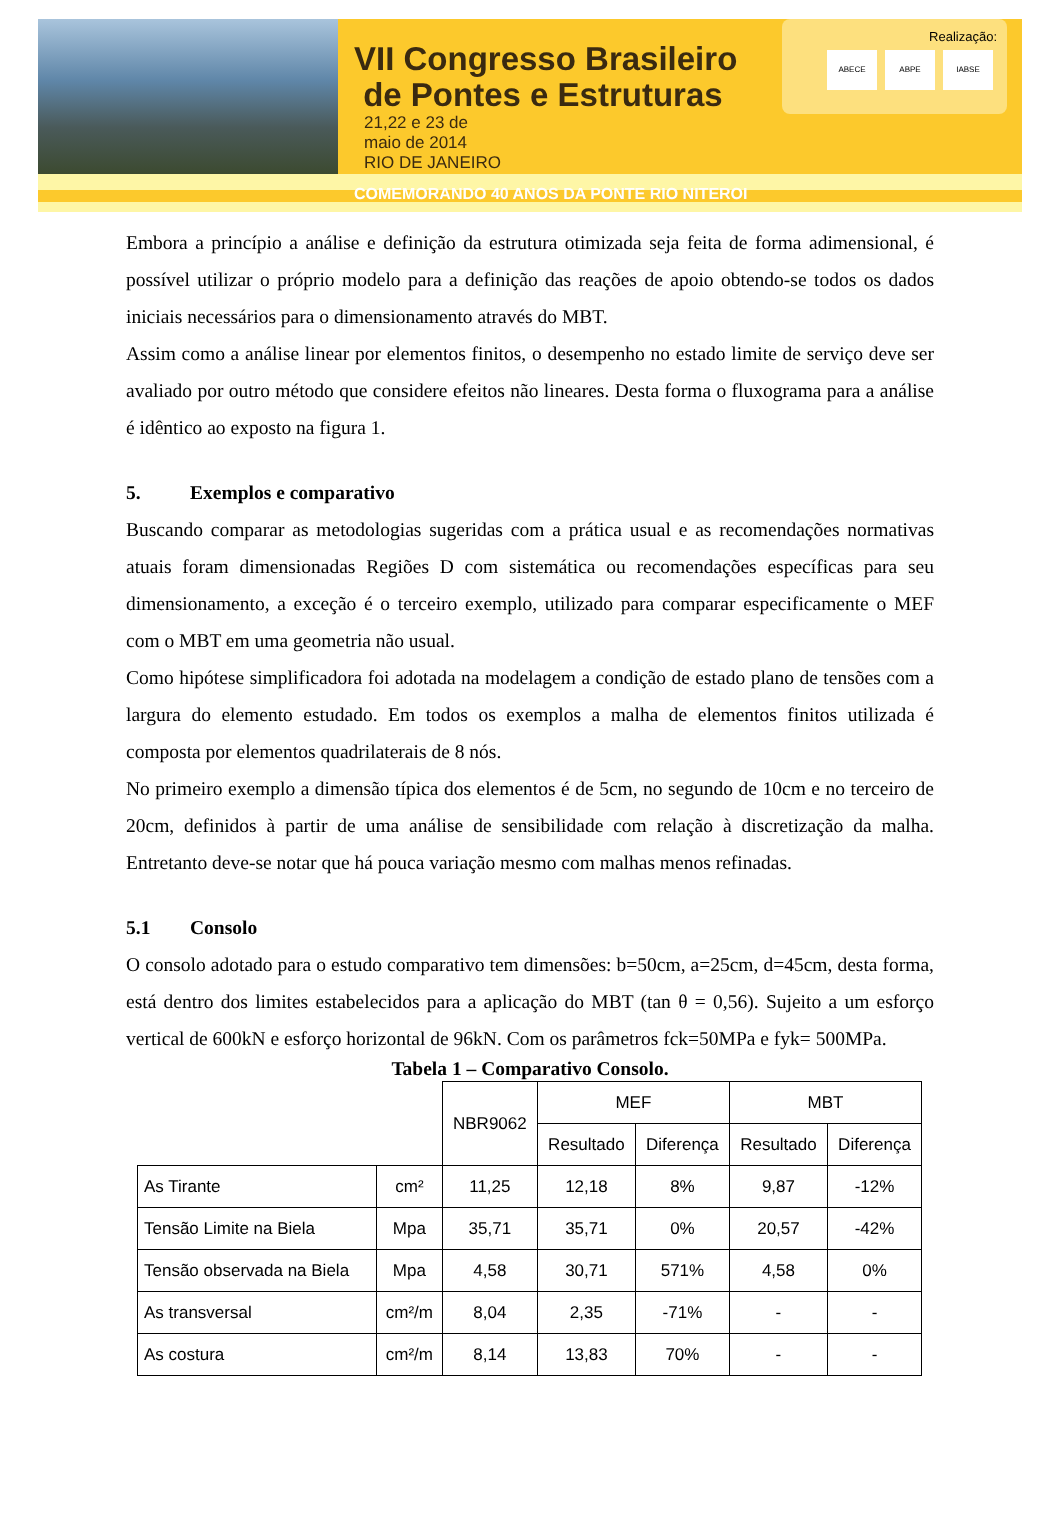VII Congresso Brasileiro
de Pontes e Estruturas 21,22 e 23 de
maio de 2014
RIO DE JANEIRO
COMEMORANDO 40 ANOS DA PONTE RIO NITEROI
Realização:
ABECE ABPE IABSE
Embora a princípio a análise e definição da estrutura otimizada seja feita de forma adimensional, é possível utilizar o próprio modelo para a definição das reações de apoio obtendo-se todos os dados iniciais necessários para o dimensionamento através do MBT.
Assim como a análise linear por elementos finitos, o desempenho no estado limite de serviço deve ser avaliado por outro método que considere efeitos não lineares. Desta forma o fluxograma para a análise é idêntico ao exposto na figura 1.
5. Exemplos e comparativo
Buscando comparar as metodologias sugeridas com a prática usual e as recomendações normativas atuais foram dimensionadas Regiões D com sistemática ou recomendações específicas para seu dimensionamento, a exceção é o terceiro exemplo, utilizado para comparar especificamente o MEF com o MBT em uma geometria não usual.
Como hipótese simplificadora foi adotada na modelagem a condição de estado plano de tensões com a largura do elemento estudado. Em todos os exemplos a malha de elementos finitos utilizada é composta por elementos quadrilaterais de 8 nós.
No primeiro exemplo a dimensão típica dos elementos é de 5cm, no segundo de 10cm e no terceiro de 20cm, definidos à partir de uma análise de sensibilidade com relação à discretização da malha. Entretanto deve-se notar que há pouca variação mesmo com malhas menos refinadas.
5.1 Consolo
O consolo adotado para o estudo comparativo tem dimensões: b=50cm, a=25cm, d=45cm, desta forma, está dentro dos limites estabelecidos para a aplicação do MBT (tan θ = 0,56). Sujeito a um esforço vertical de 600kN e esforço horizontal de 96kN. Com os parâmetros fck=50MPa e fyk= 500MPa.
Tabela 1 – Comparativo Consolo.
| | | NBR9062 | MEF | | MBT | |
| --- | --- | --- | --- | --- | --- | --- |
| | | | Resultado | Diferença | Resultado | Diferença |
| As Tirante | cm² | 11,25 | 12,18 | 8% | 9,87 | -12% |
| Tensão Limite na Biela | Mpa | 35,71 | 35,71 | 0% | 20,57 | -42% |
| Tensão observada na Biela | Mpa | 4,58 | 30,71 | 571% | 4,58 | 0% |
| As transversal | cm²/m | 8,04 | 2,35 | -71% | - | - |
| As costura | cm²/m | 8,14 | 13,83 | 70% | - | - |